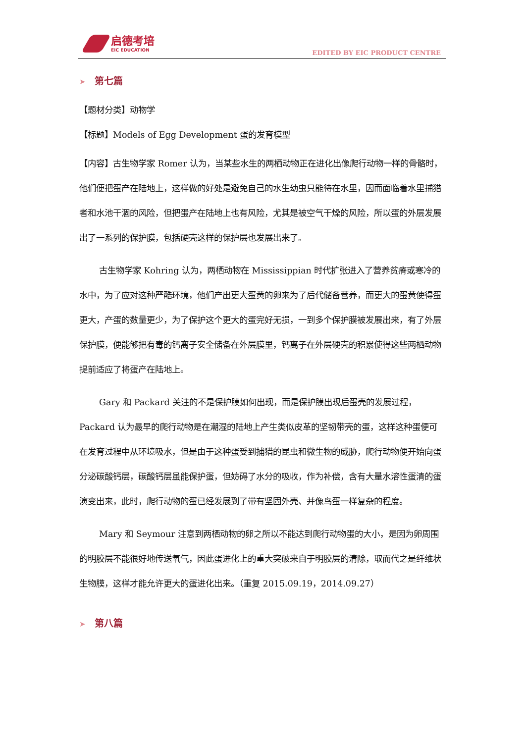启德考培
EIC EDUCATION
EDITED BY EIC PRODUCT CENTRE
➤ 第七篇
【题材分类】动物学
【标题】Models of Egg Development 蛋的发育模型
【内容】古生物学家 Romer 认为，当某些水生的两栖动物正在进化出像爬行动物一样的骨骼时，他们便把蛋产在陆地上，这样做的好处是避免自己的水生幼虫只能待在水里，因而面临着水里捕猎者和水池干涸的风险，但把蛋产在陆地上也有风险，尤其是被空气干燥的风险，所以蛋的外层发展出了一系列的保护膜，包括硬壳这样的保护层也发展出来了。
古生物学家 Kohring 认为，两栖动物在 Mississippian 时代扩张进入了营养贫瘠或寒冷的水中，为了应对这种严酷环境，他们产出更大蛋黄的卵来为了后代储备营养，而更大的蛋黄使得蛋更大，产蛋的数量更少，为了保护这个更大的蛋完好无损，一到多个保护膜被发展出来，有了外层保护膜，便能够把有毒的钙离子安全储备在外层膜里，钙离子在外层硬壳的积累使得这些两栖动物提前适应了将蛋产在陆地上。
Gary 和 Packard 关注的不是保护膜如何出现，而是保护膜出现后蛋壳的发展过程，Packard 认为最早的爬行动物是在潮湿的陆地上产生类似皮革的坚韧带壳的蛋，这样这种蛋便可在发育过程中从环境吸水，但是由于这种蛋受到捕猎的昆虫和微生物的威胁，爬行动物便开始向蛋分泌碳酸钙层，碳酸钙层虽能保护蛋，但妨碍了水分的吸收，作为补偿，含有大量水溶性蛋清的蛋演变出来，此时，爬行动物的蛋已经发展到了带有坚固外壳、并像鸟蛋一样复杂的程度。
Mary 和 Seymour 注意到两栖动物的卵之所以不能达到爬行动物蛋的大小，是因为卵周围的明胶层不能很好地传送氧气，因此蛋进化上的重大突破来自于明胶层的清除，取而代之是纤维状生物膜，这样才能允许更大的蛋进化出来。（重复 2015.09.19，2014.09.27）
➤ 第八篇